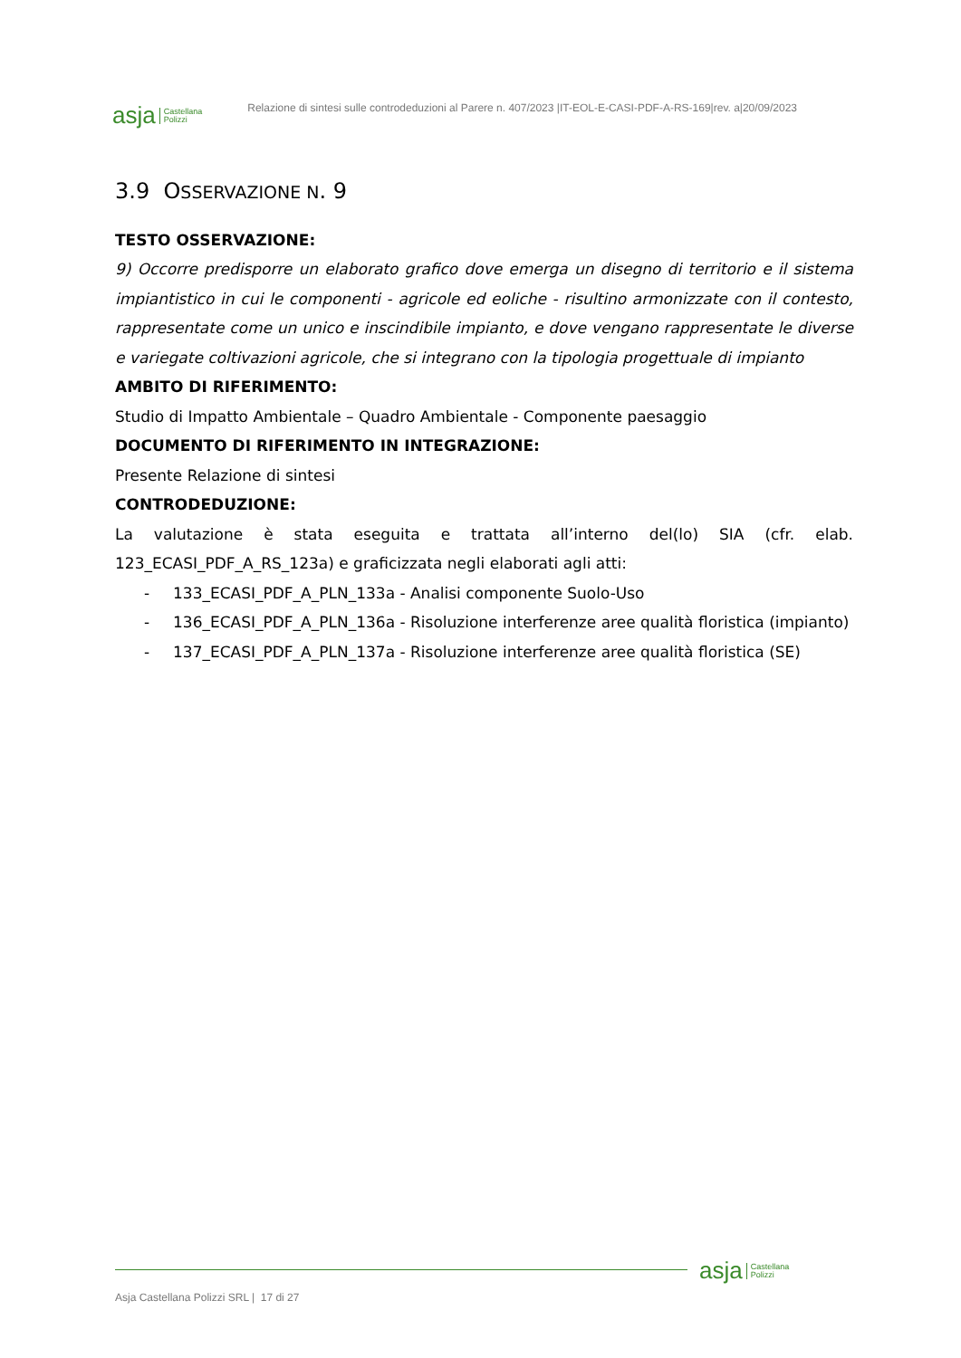asja Castellana
Polizzi
Relazione di sintesi sulle controdeduzioni al Parere n. 407/2023 |IT-EOL-E-CASI-PDF-A-RS-169|rev. a|20/09/2023
3.9 OSSERVAZIONE N. 9
TESTO OSSERVAZIONE:
9) Occorre predisporre un elaborato grafico dove emerga un disegno di territorio e il sistema impiantistico in cui le componenti - agricole ed eoliche - risultino armonizzate con il contesto, rappresentate come un unico e inscindibile impianto, e dove vengano rappresentate le diverse e variegate coltivazioni agricole, che si integrano con la tipologia progettuale di impianto
AMBITO DI RIFERIMENTO:
Studio di Impatto Ambientale – Quadro Ambientale - Componente paesaggio
DOCUMENTO DI RIFERIMENTO IN INTEGRAZIONE:
Presente Relazione di sintesi
CONTRODEDUZIONE:
La valutazione è stata eseguita e trattata all’interno del(lo) SIA (cfr. elab. 123_ECASI_PDF_A_RS_123a) e graficizzata negli elaborati agli atti:
- 133_ECASI_PDF_A_PLN_133a - Analisi componente Suolo-Uso
- 136_ECASI_PDF_A_PLN_136a - Risoluzione interferenze aree qualità floristica (impianto)
- 137_ECASI_PDF_A_PLN_137a - Risoluzione interferenze aree qualità floristica (SE)
asja Castellana
Polizzi
Asja Castellana Polizzi SRL | 17 di 27